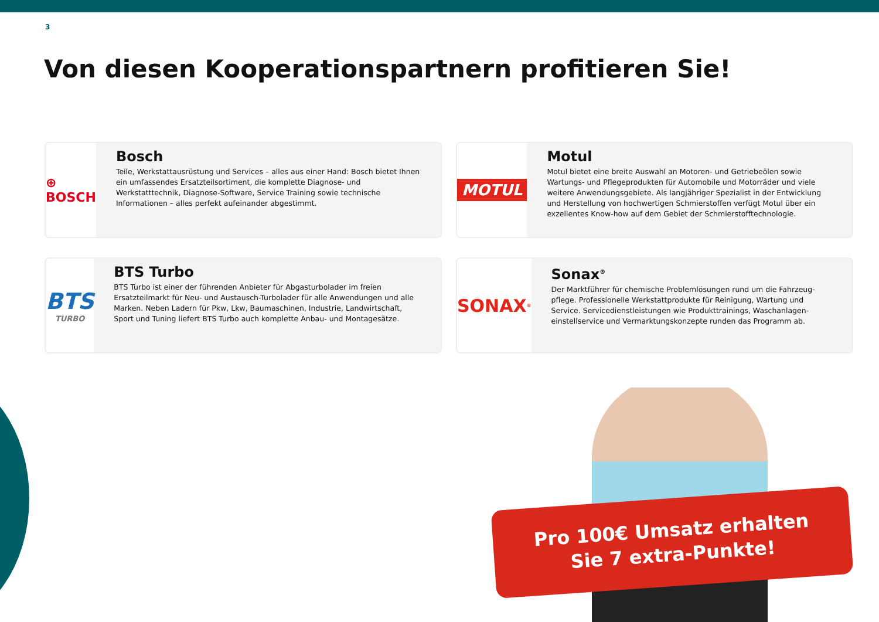3
Von diesen Kooperationspartnern profitieren Sie!
⊕ BOSCH
Bosch
Teile, Werkstattausrüstung und Services – alles aus einer Hand: Bosch bietet Ihnen ein umfassendes Ersatzteilsortiment, die komplette Diagnose- und Werkstatttechnik, Diagnose-Software, Service Training sowie technische Informationen – alles perfekt aufeinander abgestimmt.
MOTUL
Motul
Motul bietet eine breite Auswahl an Motoren- und Getriebeölen sowie Wartungs- und Pflegeprodukten für Automobile und Motorräder und viele weitere Anwendungsgebiete. Als langjähriger Spezialist in der Entwicklung und Herstellung von hochwertigen Schmierstoffen verfügt Motul über ein exzellentes Know-how auf dem Gebiet der Schmierstofftechnologie.
BTS
TURBO
BTS Turbo
BTS Turbo ist einer der führenden Anbieter für Abgasturbolader im freien Ersatzteilmarkt für Neu- und Austausch-Turbolader für alle Anwendungen und alle Marken. Neben Ladern für Pkw, Lkw, Baumaschinen, Industrie, Landwirtschaft, Sport und Tuning liefert BTS Turbo auch komplette Anbau- und Montagesätze.
SONAX<sup>®</sup>
Sonax<sup>®</sup>
Der Marktführer für chemische Problemlösungen rund um die Fahrzeug-pflege. Professionelle Werkstattprodukte für Reinigung, Wartung und Service. Servicedienstleistungen wie Produkttrainings, Waschanlagen-einstellservice und Vermarktungskonzepte runden das Programm ab.
Pro 100€ Umsatz erhalten
Sie 7 extra-Punkte!